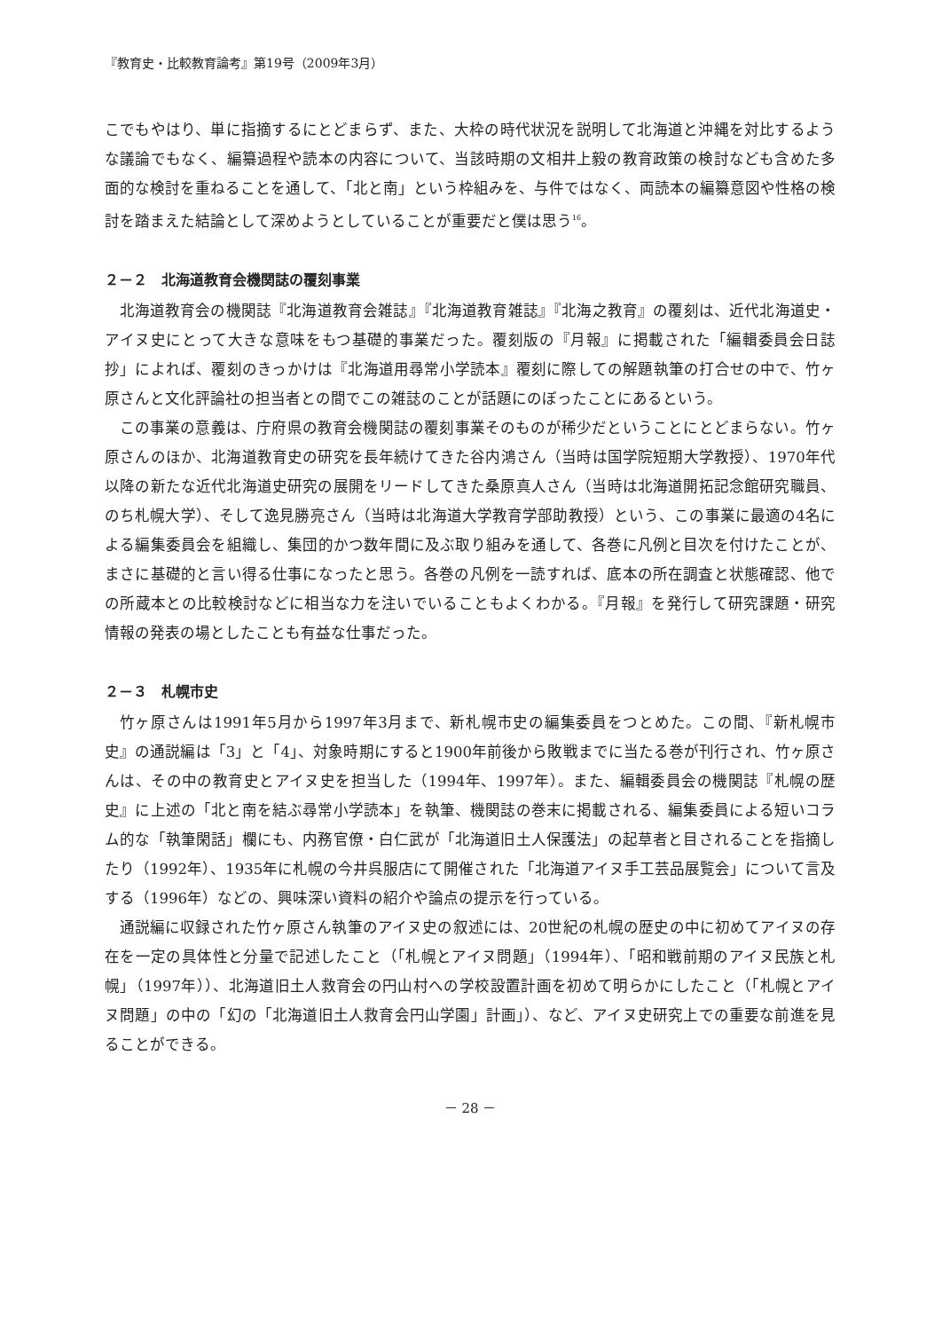『教育史・比較教育論考』第19号（2009年3月）
こでもやはり、単に指摘するにとどまらず、また、大枠の時代状況を説明して北海道と沖縄を対比するような議論でもなく、編纂過程や読本の内容について、当該時期の文相井上毅の教育政策の検討なども含めた多面的な検討を重ねることを通して、「北と南」という枠組みを、与件ではなく、両読本の編纂意図や性格の検討を踏まえた結論として深めようとしていることが重要だと僕は思う<sup>16</sup>。
２－２　北海道教育会機関誌の覆刻事業
北海道教育会の機関誌『北海道教育会雑誌』『北海道教育雑誌』『北海之教育』の覆刻は、近代北海道史・アイヌ史にとって大きな意味をもつ基礎的事業だった。覆刻版の『月報』に掲載された「編輯委員会日誌抄」によれば、覆刻のきっかけは『北海道用尋常小学読本』覆刻に際しての解題執筆の打合せの中で、竹ヶ原さんと文化評論社の担当者との間でこの雑誌のことが話題にのぼったことにあるという。
この事業の意義は、庁府県の教育会機関誌の覆刻事業そのものが稀少だということにとどまらない。竹ヶ原さんのほか、北海道教育史の研究を長年続けてきた谷内鴻さん（当時は国学院短期大学教授）、1970年代以降の新たな近代北海道史研究の展開をリードしてきた桑原真人さん（当時は北海道開拓記念館研究職員、のち札幌大学）、そして逸見勝亮さん（当時は北海道大学教育学部助教授）という、この事業に最適の4名による編集委員会を組織し、集団的かつ数年間に及ぶ取り組みを通して、各巻に凡例と目次を付けたことが、まさに基礎的と言い得る仕事になったと思う。各巻の凡例を一読すれば、底本の所在調査と状態確認、他での所蔵本との比較検討などに相当な力を注いでいることもよくわかる。『月報』を発行して研究課題・研究情報の発表の場としたことも有益な仕事だった。
２－３　札幌市史
竹ヶ原さんは1991年5月から1997年3月まで、新札幌市史の編集委員をつとめた。この間、『新札幌市史』の通説編は「3」と「4」、対象時期にすると1900年前後から敗戦までに当たる巻が刊行され、竹ヶ原さんは、その中の教育史とアイヌ史を担当した（1994年、1997年）。また、編輯委員会の機関誌『札幌の歴史』に上述の「北と南を結ぶ尋常小学読本」を執筆、機関誌の巻末に掲載される、編集委員による短いコラム的な「執筆閑話」欄にも、内務官僚・白仁武が「北海道旧土人保護法」の起草者と目されることを指摘したり（1992年）、1935年に札幌の今井呉服店にて開催された「北海道アイヌ手工芸品展覧会」について言及する（1996年）などの、興味深い資料の紹介や論点の提示を行っている。
通説編に収録された竹ヶ原さん執筆のアイヌ史の叙述には、20世紀の札幌の歴史の中に初めてアイヌの存在を一定の具体性と分量で記述したこと（「札幌とアイヌ問題」（1994年）、「昭和戦前期のアイヌ民族と札幌」（1997年））、北海道旧土人救育会の円山村への学校設置計画を初めて明らかにしたこと（「札幌とアイヌ問題」の中の「幻の「北海道旧土人救育会円山学園」計画」）、など、アイヌ史研究上での重要な前進を見ることができる。
－ 28 －